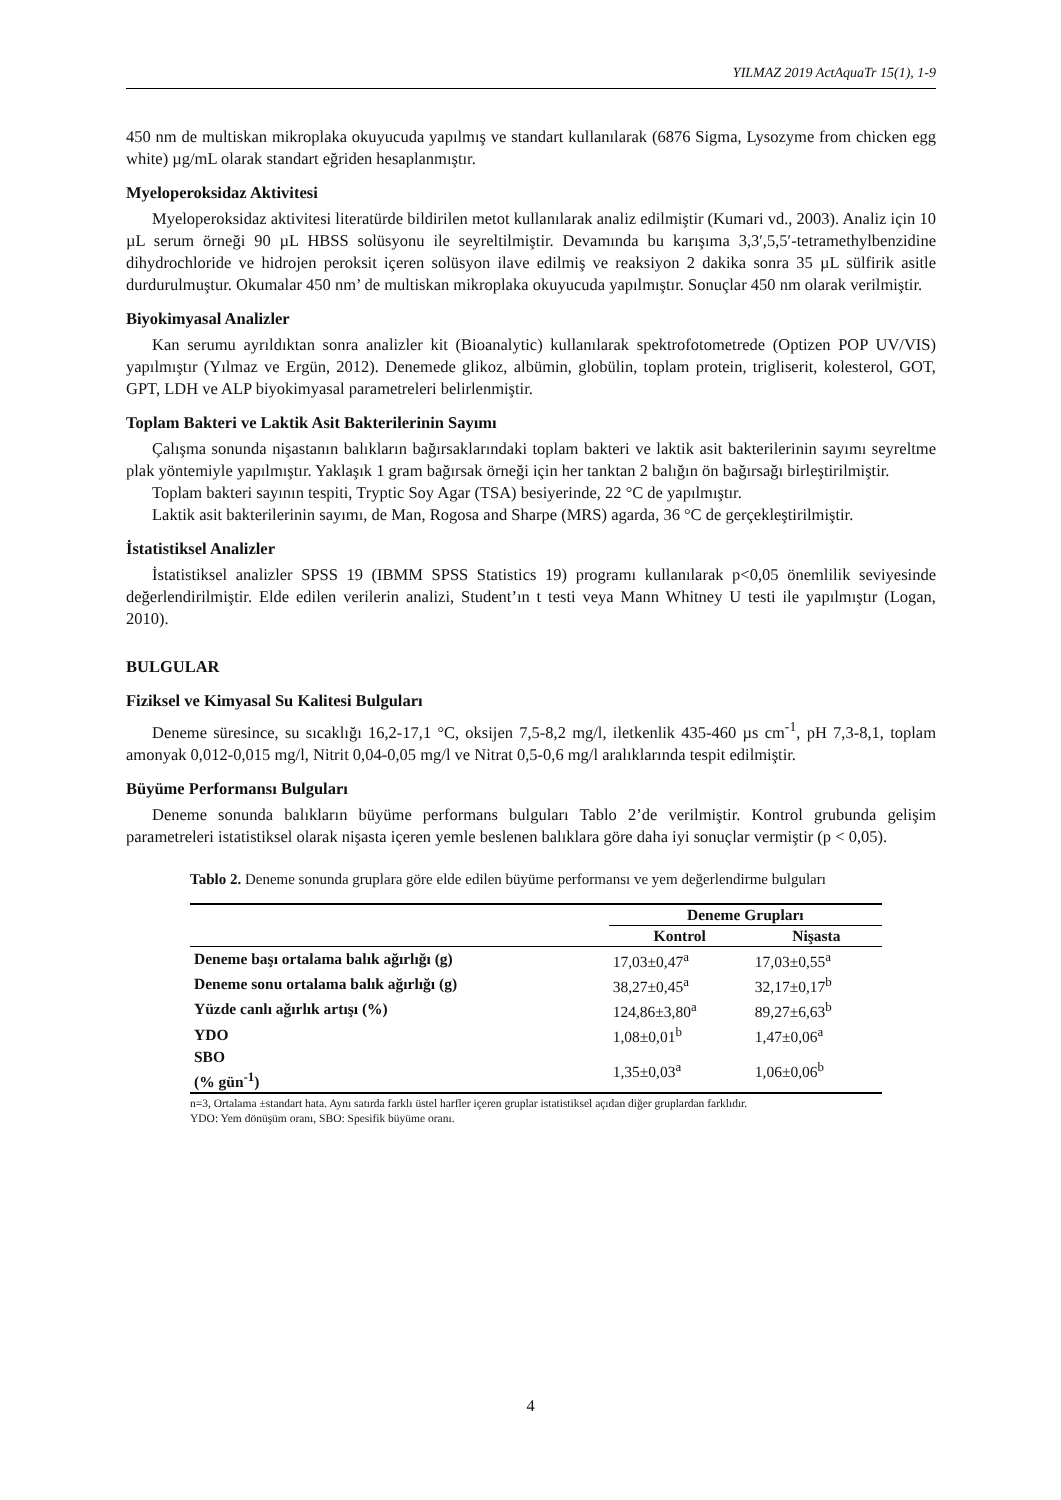YILMAZ 2019 ActAquaTr 15(1), 1-9
450 nm de multiskan mikroplaka okuyucuda yapılmış ve standart kullanılarak (6876 Sigma, Lysozyme from chicken egg white) µg/mL olarak standart eğriden hesaplanmıştır.
Myeloperoksidaz Aktivitesi
Myeloperoksidaz aktivitesi literatürde bildirilen metot kullanılarak analiz edilmiştir (Kumari vd., 2003). Analiz için 10 µL serum örneği 90 µL HBSS solüsyonu ile seyreltilmiştir. Devamında bu karışıma 3,3′,5,5′-tetramethylbenzidine dihydrochloride ve hidrojen peroksit içeren solüsyon ilave edilmiş ve reaksiyon 2 dakika sonra 35 µL sülfirik asitle durdurulmuştur. Okumalar 450 nm’ de multiskan mikroplaka okuyucuda yapılmıştır. Sonuçlar 450 nm olarak verilmiştir.
Biyokimyasal Analizler
Kan serumu ayrıldıktan sonra analizler kit (Bioanalytic) kullanılarak spektrofotometrede (Optizen POP UV/VIS) yapılmıştır (Yılmaz ve Ergün, 2012). Denemede glikoz, albümin, globülin, toplam protein, trigliserit, kolesterol, GOT, GPT, LDH ve ALP biyokimyasal parametreleri belirlenmiştir.
Toplam Bakteri ve Laktik Asit Bakterilerinin Sayımı
Çalışma sonunda nişastanın balıkların bağırsaklarındaki toplam bakteri ve laktik asit bakterilerinin sayımı seyreltme plak yöntemiyle yapılmıştır. Yaklaşık 1 gram bağırsak örneği için her tanktan 2 balığın ön bağırsağı birleştirilmiştir.
Toplam bakteri sayının tespiti, Tryptic Soy Agar (TSA) besiyerinde, 22 °C de yapılmıştır.
Laktik asit bakterilerinin sayımı, de Man, Rogosa and Sharpe (MRS) agarda, 36 °C de gerçekleştirilmiştir.
İstatistiksel Analizler
İstatistiksel analizler SPSS 19 (IBMM SPSS Statistics 19) programı kullanılarak p<0,05 önemlilik seviyesinde değerlendirilmiştir. Elde edilen verilerin analizi, Student’ın t testi veya Mann Whitney U testi ile yapılmıştır (Logan, 2010).
BULGULAR
Fiziksel ve Kimyasal Su Kalitesi Bulguları
Deneme süresince, su sıcaklığı 16,2-17,1 °C, oksijen 7,5-8,2 mg/l, iletkenlik 435-460 µs cm<sup>-1</sup>, pH 7,3-8,1, toplam amonyak 0,012-0,015 mg/l, Nitrit 0,04-0,05 mg/l ve Nitrat 0,5-0,6 mg/l aralıklarında tespit edilmiştir.
Büyüme Performansı Bulguları
Deneme sonunda balıkların büyüme performans bulguları Tablo 2’de verilmiştir. Kontrol grubunda gelişim parametreleri istatistiksel olarak nişasta içeren yemle beslenen balıklara göre daha iyi sonuçlar vermiştir (p < 0,05).
Tablo 2. Deneme sonunda gruplara göre elde edilen büyüme performansı ve yem değerlendirme bulguları
| | Deneme Grupları | |
| --- | --- | --- |
| | Kontrol | Nişasta |
| Deneme başı ortalama balık ağırlığı (g) | 17,03±0,47<sup>a</sup> | 17,03±0,55<sup>a</sup> |
| Deneme sonu ortalama balık ağırlığı (g) | 38,27±0,45<sup>a</sup> | 32,17±0,17<sup>b</sup> |
| Yüzde canlı ağırlık artışı (%) | 124,86±3,80<sup>a</sup> | 89,27±6,63<sup>b</sup> |
| YDO | 1,08±0,01<sup>b</sup> | 1,47±0,06<sup>a</sup> |
| SBO (% gün<sup>-1</sup>) | 1,35±0,03<sup>a</sup> | 1,06±0,06<sup>b</sup> |
n=3, Ortalama ±standart hata. Aynı satırda farklı üstel harfler içeren gruplar istatistiksel açıdan diğer gruplardan farklıdır.
YDO: Yem dönüşüm oranı, SBO: Spesifik büyüme oranı.
4